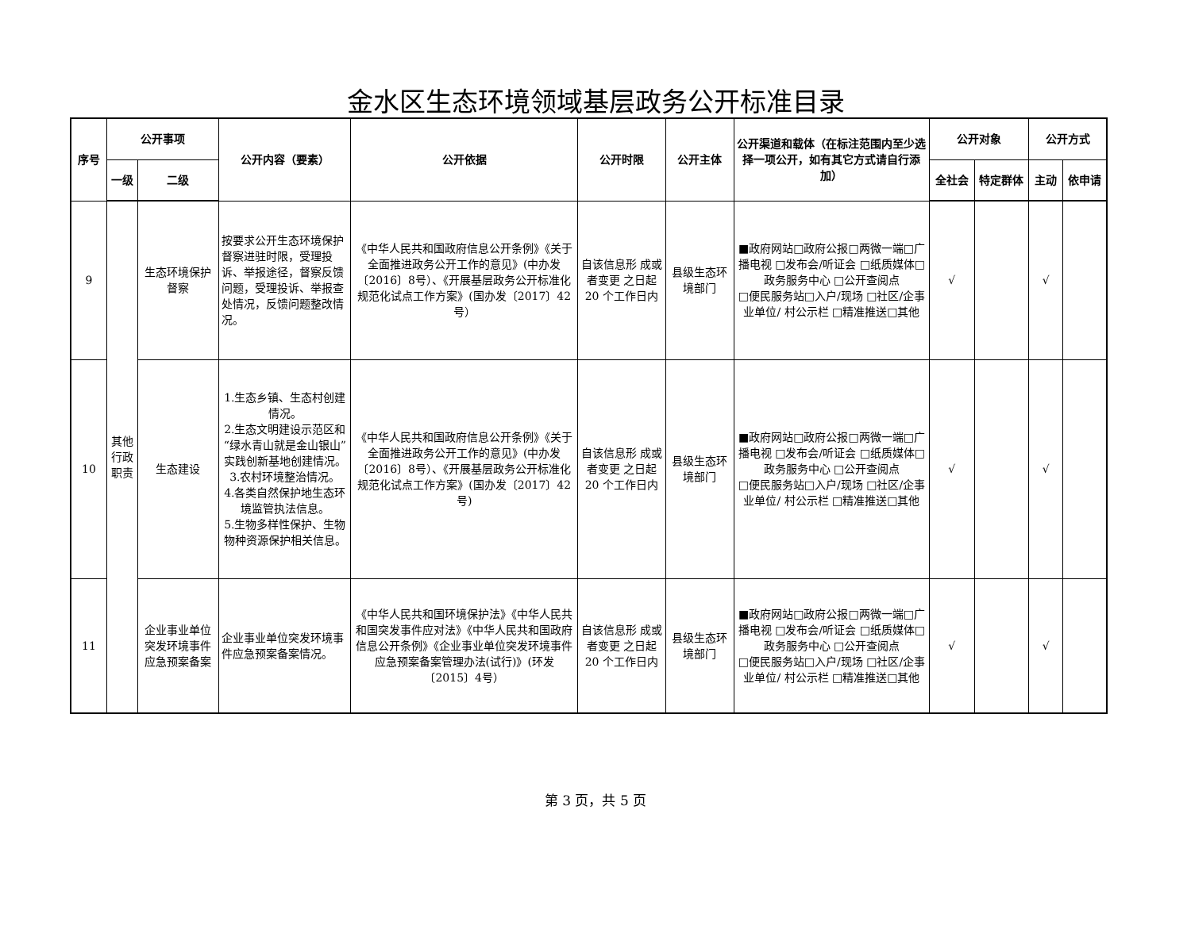金水区生态环境领域基层政务公开标准目录
| 序号 | 公开事项 | | 公开内容（要素） | 公开依据 | 公开时限 | 公开主体 | 公开渠道和载体（在标注范围内至少选择一项公开，如有其它方式请自行添加） | 公开对象 | | 公开方式 | |
| --- | --- | --- | --- | --- | --- | --- | --- | --- | --- | --- | --- |
| | 一级 | 二级 | | | | | | 全社会 | 特定群体 | 主动 | 依申请 |
| 9 | 其他行政职责 | 生态环境保护督察 | 按要求公开生态环境保护督察进驻时限，受理投诉、举报途径，督察反馈问题，受理投诉、举报查处情况，反馈问题整改情况。 | 《中华人民共和国政府信息公开条例》《关于全面推进政务公开工作的意见》(中办发〔2016〕8号）、《开展基层政务公开标准化规范化试点工作方案》(国办发〔2017〕42号） | 自该信息形 成或者变更 之日起20 个工作日内 | 县级生态环境部门 | ■政府网站□政府公报□两微一端□广播电视 □发布会/听证会 □纸质媒体□政务服务中心 □公开查阅点 □便民服务站□入户/现场 □社区/企事业单位/ 村公示栏 □精准推送□其他 | √ | | √ | |
| 10 | | 生态建设 | 1.生态乡镇、生态村创建情况。 2.生态文明建设示范区和“绿水青山就是金山银山”实践创新基地创建情况。 3.农村环境整治情况。 4.各类自然保护地生态环境监管执法信息。 5.生物多样性保护、生物物种资源保护相关信息。 | 《中华人民共和国政府信息公开条例》《关于全面推进政务公开工作的意见》(中办发〔2016〕8号）、《开展基层政务公开标准化规范化试点工作方案》(国办发〔2017〕42号) | 自该信息形 成或者变更 之日起20 个工作日内 | 县级生态环境部门 | ■政府网站□政府公报□两微一端□广播电视 □发布会/听证会 □纸质媒体□政务服务中心 □公开查阅点 □便民服务站□入户/现场 □社区/企事业单位/ 村公示栏 □精准推送□其他 | √ | | √ | |
| 11 | | 企业事业单位突发环境事件应急预案备案 | 企业事业单位突发环境事件应急预案备案情况。 | 《中华人民共和国环境保护法》《中华人民共和国突发事件应对法》《中华人民共和国政府信息公开条例》《企业事业单位突发环境事件应急预案备案管理办法(试行)》(环发〔2015〕4号） | 自该信息形 成或者变更 之日起20 个工作日内 | 县级生态环境部门 | ■政府网站□政府公报□两微一端□广播电视 □发布会/听证会 □纸质媒体□政务服务中心 □公开查阅点 □便民服务站□入户/现场 □社区/企事业单位/ 村公示栏 □精准推送□其他 | √ | | √ | |
第 3 页，共 5 页